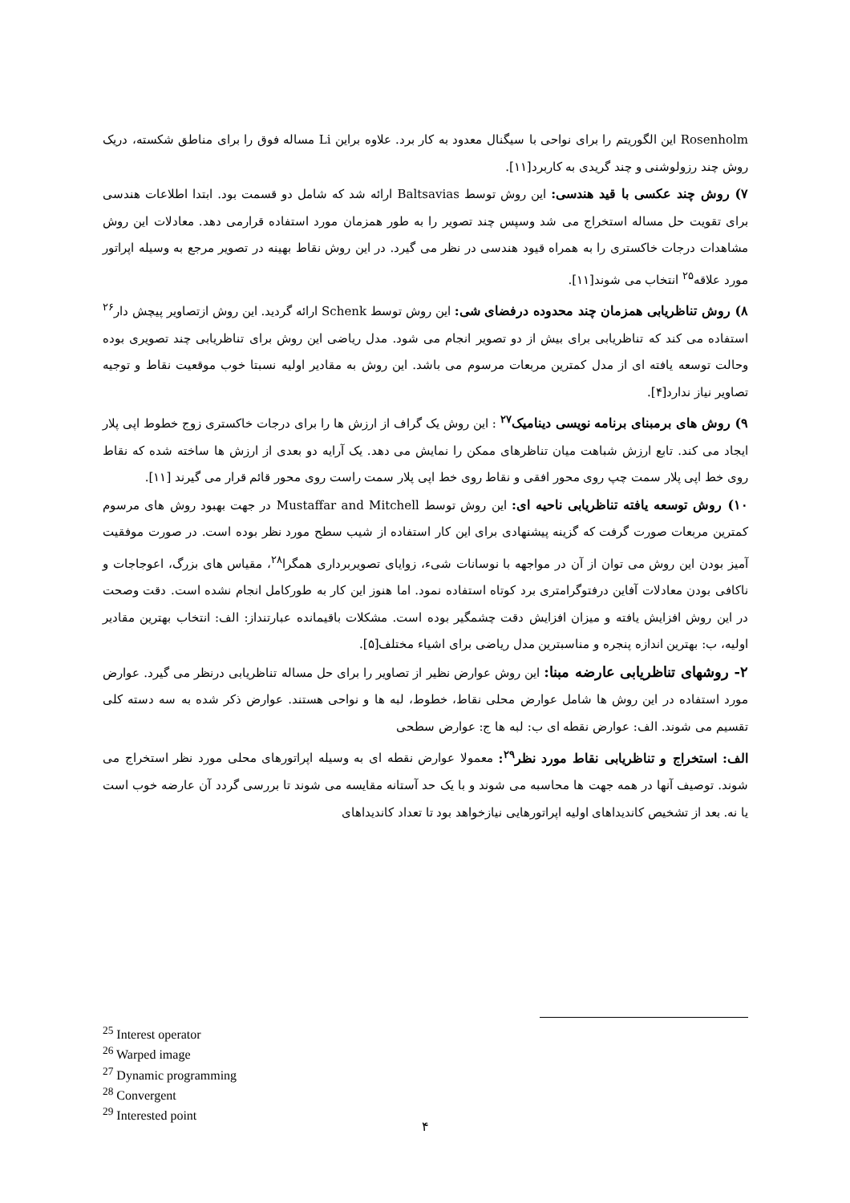Rosenholm این الگوریتم را برای نواحی با سیگنال معدود به کار برد. علاوه براین Li مساله فوق را برای مناطق شکسته، دریک روش چند رزولوشنی و چند گریدی به کاربرد[۱۱].
۷) روش چند عکسی با قید هندسی: این روش توسط Baltsavias ارائه شد که شامل دو قسمت بود. ابتدا اطلاعات هندسی برای تقویت حل مساله استخراج می شد وسپس چند تصویر را به طور همزمان مورد استفاده قرارمی دهد. معادلات این روش مشاهدات درجات خاکستری را به همراه قیود هندسی در نظر می گیرد. در این روش نقاط بهینه در تصویر مرجع به وسیله اپراتور مورد علاقه<sup>۲۵</sup> انتخاب می شوند[۱۱].
۸) روش تناظریابی همزمان چند محدوده درفضای شی: این روش توسط Schenk ارائه گردید. این روش ازتصاویر پیچش دار<sup>۲۶</sup> استفاده می کند که تناظریابی برای بیش از دو تصویر انجام می شود. مدل ریاضی این روش برای تناظریابی چند تصویری بوده وحالت توسعه یافته ای از مدل کمترین مربعات مرسوم می باشد. این روش به مقادیر اولیه نسبتا خوب موقعیت نقاط و توجیه تصاویر نیاز ندارد[۴].
۹) روش های برمبنای برنامه نویسی دینامیک<sup>۲۷</sup> : این روش یک گراف از ارزش ها را برای درجات خاکستری زوج خطوط اپی پلار ایجاد می کند. تابع ارزش شباهت میان تناظرهای ممکن را نمایش می دهد. یک آرایه دو بعدی از ارزش ها ساخته شده که نقاط روی خط اپی پلار سمت چپ روی محور افقی و نقاط روی خط اپی پلار سمت راست روی محور قائم قرار می گیرند [۱۱].
۱۰) روش توسعه یافته تناظریابی ناحیه ای: این روش توسط Mustaffar and Mitchell در جهت بهبود روش های مرسوم کمترین مربعات صورت گرفت که گزینه پیشنهادی برای این کار استفاده از شیب سطح مورد نظر بوده است. در صورت موفقیت آمیز بودن این روش می توان از آن در مواجهه با نوسانات شیء، زوایای تصویربرداری همگرا<sup>۲۸</sup>، مقیاس های بزرگ، اعوجاجات و ناکافی بودن معادلات آفاین درفتوگرامتری برد کوتاه استفاده نمود. اما هنوز این کار به طورکامل انجام نشده است. دقت وصحت در این روش افزایش یافته و میزان افزایش دقت چشمگیر بوده است. مشکلات باقیمانده عبارتنداز: الف: انتخاب بهترین مقادیر اولیه، ب: بهترین اندازه پنجره و مناسبترین مدل ریاضی برای اشیاء مختلف[۵].
۲- روشهای تناظریابی عارضه مبنا: این روش عوارض نظیر از تصاویر را برای حل مساله تناظریابی درنظر می گیرد. عوارض مورد استفاده در این روش ها شامل عوارض محلی نقاط، خطوط، لبه ها و نواحی هستند. عوارض ذکر شده به سه دسته کلی تقسیم می شوند. الف: عوارض نقطه ای ب: لبه ها ج: عوارض سطحی
الف: استخراج و تناظریابی نقاط مورد نظر<sup>۲۹</sup>: معمولا عوارض نقطه ای به وسیله اپراتورهای محلی مورد نظر استخراج می شوند. توصیف آنها در همه جهت ها محاسبه می شوند و با یک حد آستانه مقایسه می شوند تا بررسی گردد آن عارضه خوب است یا نه. بعد از تشخیص کاندیداهای اولیه اپراتورهایی نیازخواهد بود تا تعداد کاندیداهای
<sup>25</sup> Interest operator
<sup>26</sup> Warped image
<sup>27</sup> Dynamic programming
<sup>28</sup> Convergent
<sup>29</sup> Interested point
۴